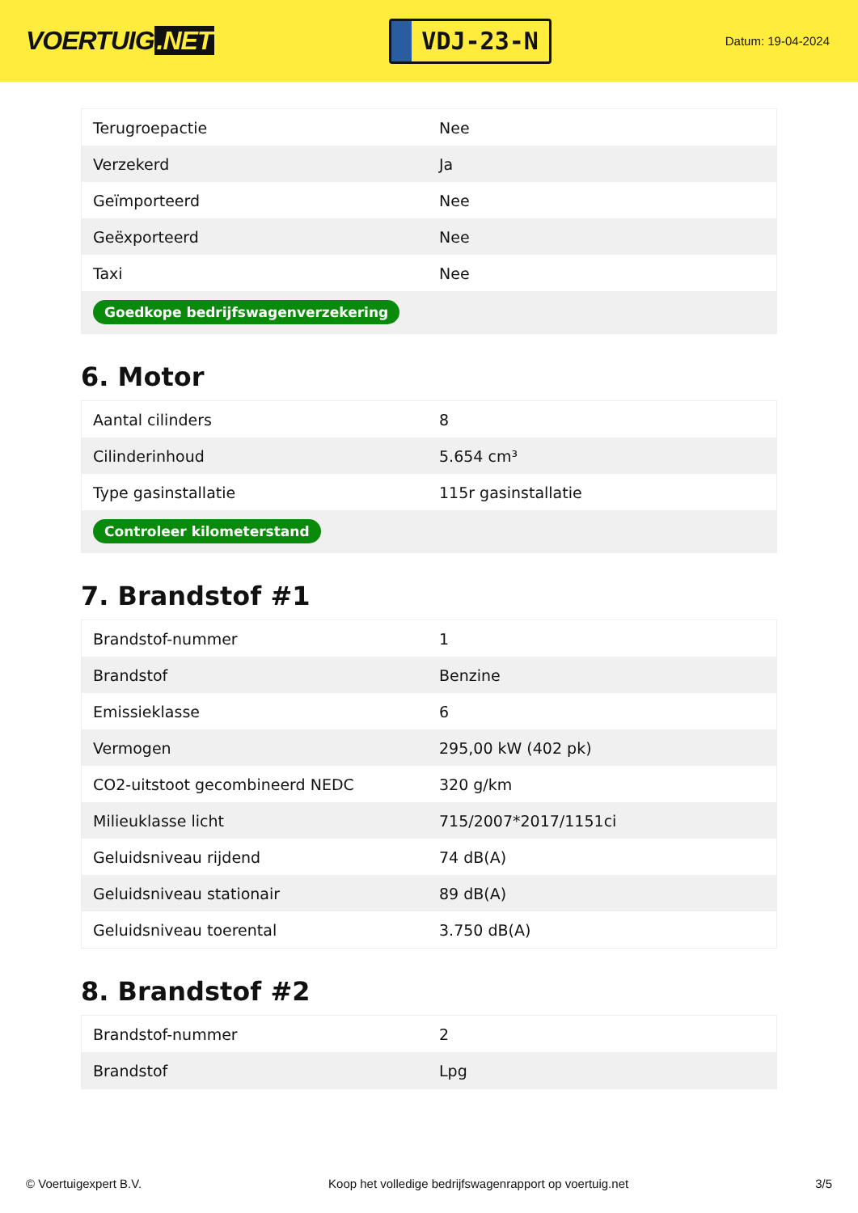VOERTUIG.NET
VDJ-23-N
Datum: 19-04-2024
| Terugroepactie | Nee |
| Verzekerd | Ja |
| Geïmporteerd | Nee |
| Geëxporteerd | Nee |
| Taxi | Nee |
| Goedkope bedrijfswagenverzekering | |
6. Motor
| Aantal cilinders | 8 |
| Cilinderinhoud | 5.654 cm³ |
| Type gasinstallatie | 115r gasinstallatie |
| Controleer kilometerstand | |
7. Brandstof #1
| Brandstof-nummer | 1 |
| Brandstof | Benzine |
| Emissieklasse | 6 |
| Vermogen | 295,00 kW (402 pk) |
| CO2-uitstoot gecombineerd NEDC | 320 g/km |
| Milieuklasse licht | 715/2007*2017/1151ci |
| Geluidsniveau rijdend | 74 dB(A) |
| Geluidsniveau stationair | 89 dB(A) |
| Geluidsniveau toerental | 3.750 dB(A) |
8. Brandstof #2
| Brandstof-nummer | 2 |
| Brandstof | Lpg |
© Voertuigexpert B.V. Koop het volledige bedrijfswagenrapport op voertuig.net 3/5